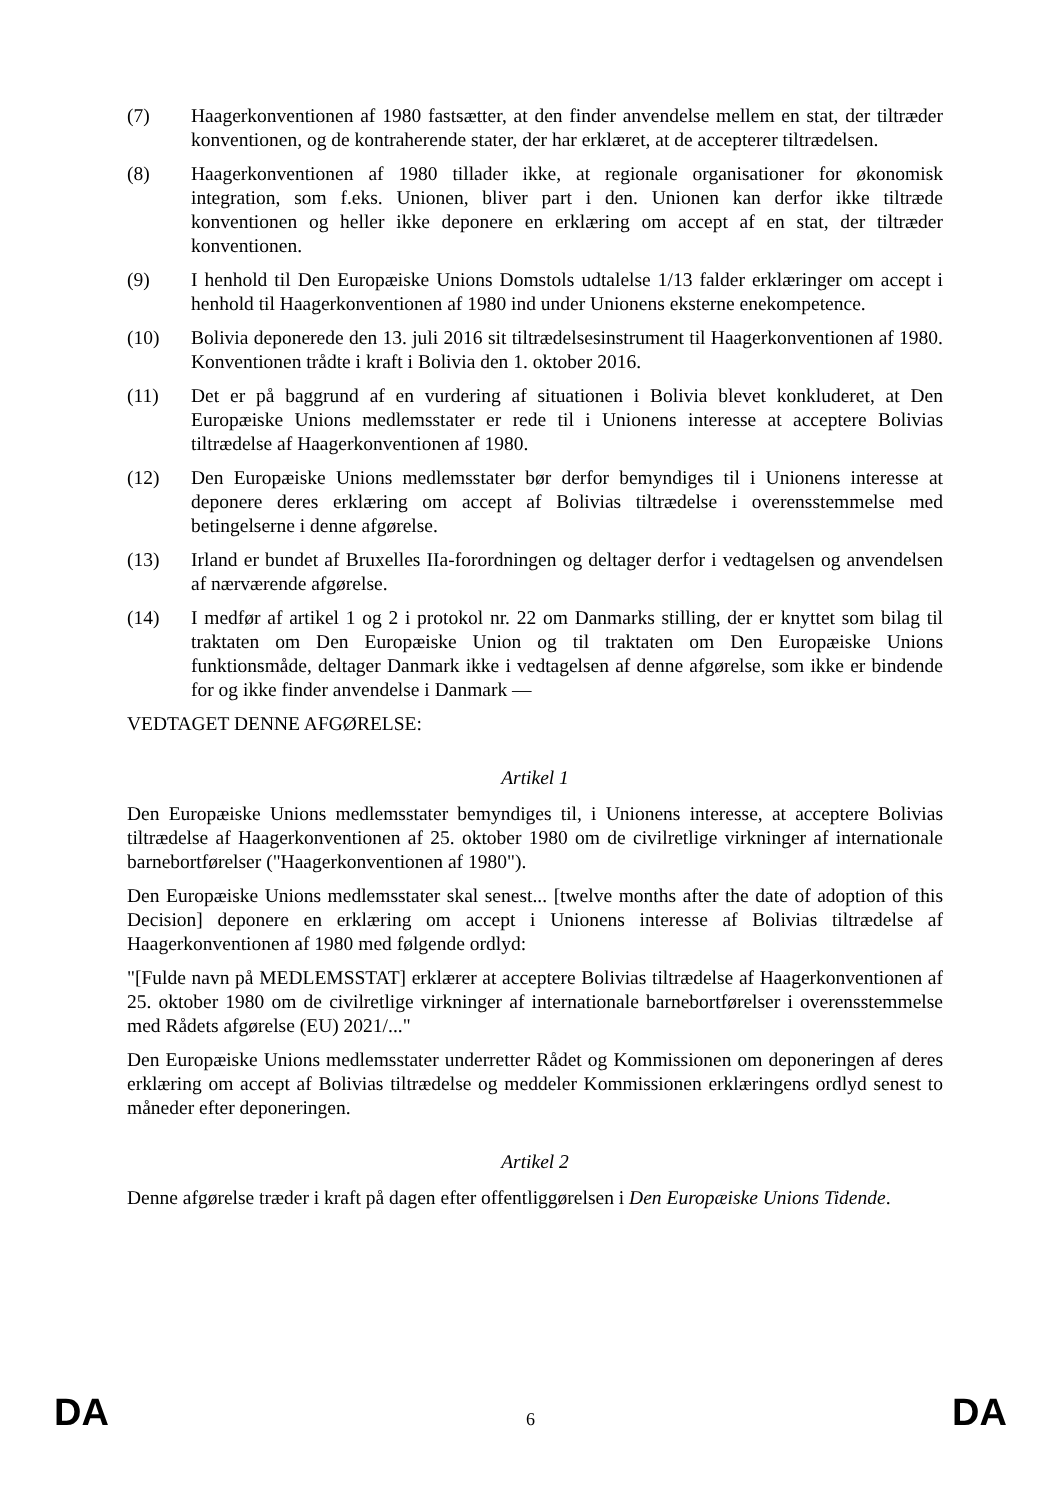(7) Haagerkonventionen af 1980 fastsætter, at den finder anvendelse mellem en stat, der tiltræder konventionen, og de kontraherende stater, der har erklæret, at de accepterer tiltrædelsen.
(8) Haagerkonventionen af 1980 tillader ikke, at regionale organisationer for økonomisk integration, som f.eks. Unionen, bliver part i den. Unionen kan derfor ikke tiltræde konventionen og heller ikke deponere en erklæring om accept af en stat, der tiltræder konventionen.
(9) I henhold til Den Europæiske Unions Domstols udtalelse 1/13 falder erklæringer om accept i henhold til Haagerkonventionen af 1980 ind under Unionens eksterne enekompetence.
(10) Bolivia deponerede den 13. juli 2016 sit tiltrædelsesinstrument til Haagerkonventionen af 1980. Konventionen trådte i kraft i Bolivia den 1. oktober 2016.
(11) Det er på baggrund af en vurdering af situationen i Bolivia blevet konkluderet, at Den Europæiske Unions medlemsstater er rede til i Unionens interesse at acceptere Bolivias tiltrædelse af Haagerkonventionen af 1980.
(12) Den Europæiske Unions medlemsstater bør derfor bemyndiges til i Unionens interesse at deponere deres erklæring om accept af Bolivias tiltrædelse i overensstemmelse med betingelserne i denne afgørelse.
(13) Irland er bundet af Bruxelles IIa-forordningen og deltager derfor i vedtagelsen og anvendelsen af nærværende afgørelse.
(14) I medfør af artikel 1 og 2 i protokol nr. 22 om Danmarks stilling, der er knyttet som bilag til traktaten om Den Europæiske Union og til traktaten om Den Europæiske Unions funktionsmåde, deltager Danmark ikke i vedtagelsen af denne afgørelse, som ikke er bindende for og ikke finder anvendelse i Danmark —
VEDTAGET DENNE AFGØRELSE:
Artikel 1
Den Europæiske Unions medlemsstater bemyndiges til, i Unionens interesse, at acceptere Bolivias tiltrædelse af Haagerkonventionen af 25. oktober 1980 om de civilretlige virkninger af internationale barnebortførelser ("Haagerkonventionen af 1980").
Den Europæiske Unions medlemsstater skal senest... [twelve months after the date of adoption of this Decision] deponere en erklæring om accept i Unionens interesse af Bolivias tiltrædelse af Haagerkonventionen af 1980 med følgende ordlyd:
"[Fulde navn på MEDLEMSSTAT] erklærer at acceptere Bolivias tiltrædelse af Haagerkonventionen af 25. oktober 1980 om de civilretlige virkninger af internationale barnebortførelser i overensstemmelse med Rådets afgørelse (EU) 2021/..."
Den Europæiske Unions medlemsstater underretter Rådet og Kommissionen om deponeringen af deres erklæring om accept af Bolivias tiltrædelse og meddeler Kommissionen erklæringens ordlyd senest to måneder efter deponeringen.
Artikel 2
Denne afgørelse træder i kraft på dagen efter offentliggørelsen i Den Europæiske Unions Tidende.
DA 6 DA